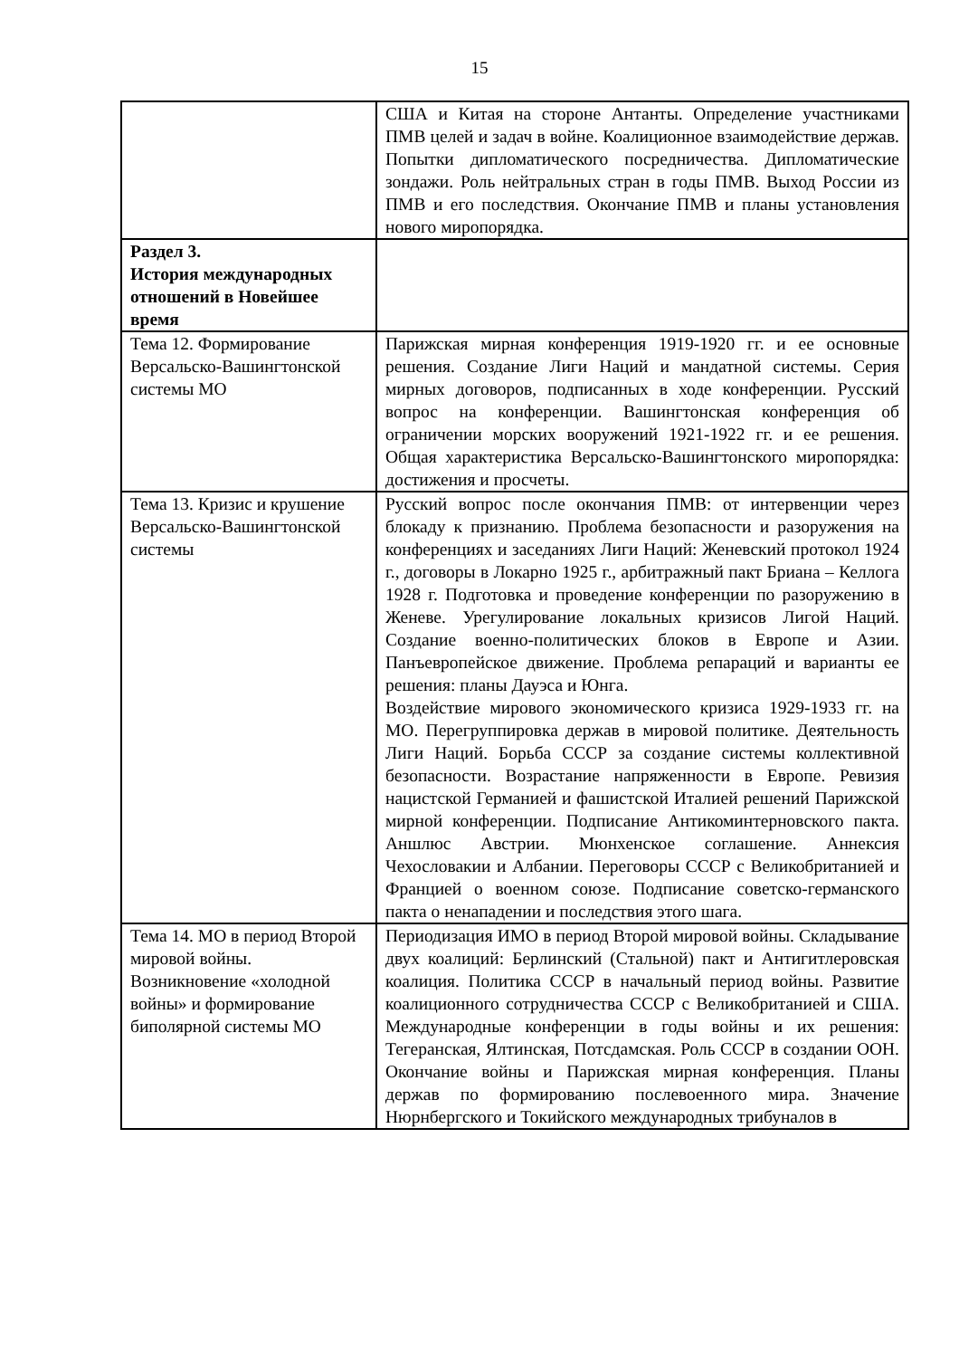15
| | США и Китая на стороне Антанты. Определение участниками ПМВ целей и задач в войне. Коалиционное взаимодействие держав. Попытки дипломатического посредничества. Дипломатические зондажи. Роль нейтральных стран в годы ПМВ. Выход России из ПМВ и его последствия. Окончание ПМВ и планы установления нового миропорядка. |
| Раздел 3. История международных отношений в Новейшее время | |
| Тема 12. Формирование Версальско-Вашингтонской системы МО | Парижская мирная конференция 1919-1920 гг. и ее основные решения. Создание Лиги Наций и мандатной системы. Серия мирных договоров, подписанных в ходе конференции. Русский вопрос на конференции. Вашингтонская конференция об ограничении морских вооружений 1921-1922 гг. и ее решения. Общая характеристика Версальско-Вашингтонского миропорядка: достижения и просчеты. |
| Тема 13. Кризис и крушение Версальско-Вашингтонской системы | Русский вопрос после окончания ПМВ: от интервенции через блокаду к признанию. Проблема безопасности и разоружения на конференциях и заседаниях Лиги Наций: Женевский протокол 1924 г., договоры в Локарно 1925 г., арбитражный пакт Бриана – Келлога 1928 г. Подготовка и проведение конференции по разоружению в Женеве. Урегулирование локальных кризисов Лигой Наций. Создание военно-политических блоков в Европе и Азии. Панъевропейское движение. Проблема репараций и варианты ее решения: планы Дауэса и Юнга. Воздействие мирового экономического кризиса 1929-1933 гг. на МО. Перегруппировка держав в мировой политике. Деятельность Лиги Наций. Борьба СССР за создание системы коллективной безопасности. Возрастание напряженности в Европе. Ревизия нацистской Германией и фашистской Италией решений Парижской мирной конференции. Подписание Антикоминтерновского пакта. Аншлюс Австрии. Мюнхенское соглашение. Аннексия Чехословакии и Албании. Переговоры СССР с Великобританией и Францией о военном союзе. Подписание советско-германского пакта о ненападении и последствия этого шага. |
| Тема 14. МО в период Второй мировой войны. Возникновение «холодной войны» и формирование биполярной системы МО | Периодизация ИМО в период Второй мировой войны. Складывание двух коалиций: Берлинский (Стальной) пакт и Антигитлеровская коалиция. Политика СССР в начальный период войны. Развитие коалиционного сотрудничества СССР с Великобританией и США. Международные конференции в годы войны и их решения: Тегеранская, Ялтинская, Потсдамская. Роль СССР в создании ООН. Окончание войны и Парижская мирная конференция. Планы держав по формированию послевоенного мира. Значение Нюрнбергского и Токийского международных трибуналов в |